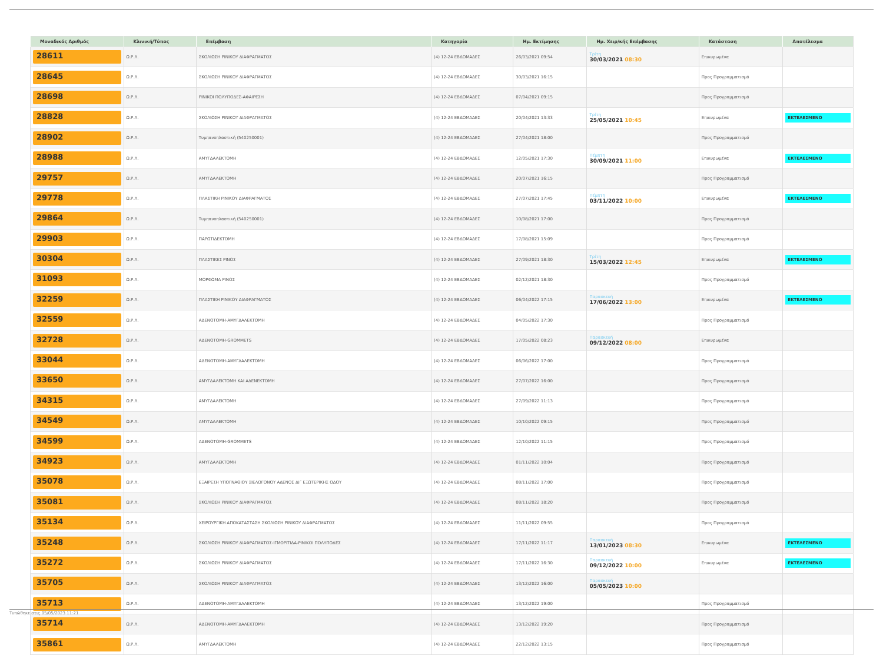| Μοναδικός Αριθμός | Κλινική/Τύπος | Επέμβαση | Κατηγορία | Ημ. Εκτίμησης | Ημ. Χειρ/κής Επέμβασης | Κατάσταση | Αποτέλεσμα |
| --- | --- | --- | --- | --- | --- | --- | --- |
| 28611 | Ω.Ρ.Λ. | ΣΚΟΛΙΩΣΗ ΡΙΝΙΚΟΥ ΔΙΑΦΡΑΓΜΑΤΟΣ | (4) 12-24 ΕΒΔΟΜΑΔΕΣ | 26/03/2021 09:54 | Τρίτη 30/03/2021 08:30 | Επικυρωμένα | |
| 28645 | Ω.Ρ.Λ. | ΣΚΟΛΙΩΣΗ ΡΙΝΙΚΟΥ ΔΙΑΦΡΑΓΜΑΤΟΣ | (4) 12-24 ΕΒΔΟΜΑΔΕΣ | 30/03/2021 16:15 | | Προς Προγραμματισμό | |
| 28698 | Ω.Ρ.Λ. | ΡΙΝΙΚΟΙ ΠΟΛΥΠΟΔΕΣ-ΑΦΑΙΡΕΣΗ | (4) 12-24 ΕΒΔΟΜΑΔΕΣ | 07/04/2021 09:15 | | Προς Προγραμματισμό | |
| 28828 | Ω.Ρ.Λ. | ΣΚΟΛΙΩΣΗ ΡΙΝΙΚΟΥ ΔΙΑΦΡΑΓΜΑΤΟΣ | (4) 12-24 ΕΒΔΟΜΑΔΕΣ | 20/04/2021 13:33 | Τρίτη 25/05/2021 10:45 | Επικυρωμένα | ΕΚΤΕΛΕΣΜΕΝΟ |
| 28902 | Ω.Ρ.Λ. | Τυμπανοπλαστική (540250001) | (4) 12-24 ΕΒΔΟΜΑΔΕΣ | 27/04/2021 18:00 | | Προς Προγραμματισμό | |
| 28988 | Ω.Ρ.Λ. | ΑΜΥΓΔΑΛΕΚΤΟΜΗ | (4) 12-24 ΕΒΔΟΜΑΔΕΣ | 12/05/2021 17:30 | Πέμπτη 30/09/2021 11:00 | Επικυρωμένα | ΕΚΤΕΛΕΣΜΕΝΟ |
| 29757 | Ω.Ρ.Λ. | ΑΜΥΓΔΑΛΕΚΤΟΜΗ | (4) 12-24 ΕΒΔΟΜΑΔΕΣ | 20/07/2021 16:15 | | Προς Προγραμματισμό | |
| 29778 | Ω.Ρ.Λ. | ΠΛΑΣΤΙΚΗ ΡΙΝΙΚΟΥ ΔΙΑΦΡΑΓΜΑΤΟΣ | (4) 12-24 ΕΒΔΟΜΑΔΕΣ | 27/07/2021 17:45 | Πέμπτη 03/11/2022 10:00 | Επικυρωμένα | ΕΚΤΕΛΕΣΜΕΝΟ |
| 29864 | Ω.Ρ.Λ. | Τυμπανοπλαστική (540250001) | (4) 12-24 ΕΒΔΟΜΑΔΕΣ | 10/08/2021 17:00 | | Προς Προγραμματισμό | |
| 29903 | Ω.Ρ.Λ. | ΠΑΡΩΤΙΔΕΚΤΟΜΗ | (4) 12-24 ΕΒΔΟΜΑΔΕΣ | 17/08/2021 15:09 | | Προς Προγραμματισμό | |
| 30304 | Ω.Ρ.Λ. | ΠΛΑΣΤΙΚΕΣ ΡΙΝΟΣ | (4) 12-24 ΕΒΔΟΜΑΔΕΣ | 27/09/2021 18:30 | Τρίτη 15/03/2022 12:45 | Επικυρωμένα | ΕΚΤΕΛΕΣΜΕΝΟ |
| 31093 | Ω.Ρ.Λ. | ΜΟΡΦΩΜΑ ΡΙΝΟΣ | (4) 12-24 ΕΒΔΟΜΑΔΕΣ | 02/12/2021 18:30 | | Προς Προγραμματισμό | |
| 32259 | Ω.Ρ.Λ. | ΠΛΑΣΤΙΚΗ ΡΙΝΙΚΟΥ ΔΙΑΦΡΑΓΜΑΤΟΣ | (4) 12-24 ΕΒΔΟΜΑΔΕΣ | 06/04/2022 17:15 | Παρασκευή 17/06/2022 13:00 | Επικυρωμένα | ΕΚΤΕΛΕΣΜΕΝΟ |
| 32559 | Ω.Ρ.Λ. | ΑΔΕΝΟΤΟΜΗ-ΑΜΥΓΔΑΛΕΚΤΟΜΗ | (4) 12-24 ΕΒΔΟΜΑΔΕΣ | 04/05/2022 17:30 | | Προς Προγραμματισμό | |
| 32728 | Ω.Ρ.Λ. | ΑΔΕΝΟΤΟΜΗ-GROMMETS | (4) 12-24 ΕΒΔΟΜΑΔΕΣ | 17/05/2022 08:23 | Παρασκευή 09/12/2022 08:00 | Επικυρωμένα | |
| 33044 | Ω.Ρ.Λ. | ΑΔΕΝΟΤΟΜΗ-ΑΜΥΓΔΑΛΕΚΤΟΜΗ | (4) 12-24 ΕΒΔΟΜΑΔΕΣ | 06/06/2022 17:00 | | Προς Προγραμματισμό | |
| 33650 | Ω.Ρ.Λ. | ΑΜΥΓΔΑΛΕΚΤΟΜΗ ΚΑΙ ΑΔΕΝΕΚΤΟΜΗ | (4) 12-24 ΕΒΔΟΜΑΔΕΣ | 27/07/2022 16:00 | | Προς Προγραμματισμό | |
| 34315 | Ω.Ρ.Λ. | ΑΜΥΓΔΑΛΕΚΤΟΜΗ | (4) 12-24 ΕΒΔΟΜΑΔΕΣ | 27/09/2022 11:13 | | Προς Προγραμματισμό | |
| 34549 | Ω.Ρ.Λ. | ΑΜΥΓΔΑΛΕΚΤΟΜΗ | (4) 12-24 ΕΒΔΟΜΑΔΕΣ | 10/10/2022 09:15 | | Προς Προγραμματισμό | |
| 34599 | Ω.Ρ.Λ. | ΑΔΕΝΟΤΟΜΗ-GROMMETS | (4) 12-24 ΕΒΔΟΜΑΔΕΣ | 12/10/2022 11:15 | | Προς Προγραμματισμό | |
| 34923 | Ω.Ρ.Λ. | ΑΜΥΓΔΑΛΕΚΤΟΜΗ | (4) 12-24 ΕΒΔΟΜΑΔΕΣ | 01/11/2022 10:04 | | Προς Προγραμματισμό | |
| 35078 | Ω.Ρ.Λ. | ΕΞΑΙΡΕΣΗ ΥΠΟΓΝΑΘΙΟΥ ΣΙΕΛΟΓΟΝΟΥ ΑΔΕΝΟΣ ΔΙ΄ ΕΞΩΤΕΡΙΚΗΣ ΟΔΟΥ | (4) 12-24 ΕΒΔΟΜΑΔΕΣ | 08/11/2022 17:00 | | Προς Προγραμματισμό | |
| 35081 | Ω.Ρ.Λ. | ΣΚΟΛΙΩΣΗ ΡΙΝΙΚΟΥ ΔΙΑΦΡΑΓΜΑΤΟΣ | (4) 12-24 ΕΒΔΟΜΑΔΕΣ | 08/11/2022 18:20 | | Προς Προγραμματισμό | |
| 35134 | Ω.Ρ.Λ. | ΧΕΙΡΟΥΡΓΙΚΗ ΑΠΟΚΑΤΑΣΤΑΣΗ ΣΚΟΛΙΩΣΗ ΡΙΝΙΚΟΥ ΔΙΑΦΡΑΓΜΑΤΟΣ | (4) 12-24 ΕΒΔΟΜΑΔΕΣ | 11/11/2022 09:55 | | Προς Προγραμματισμό | |
| 35248 | Ω.Ρ.Λ. | ΣΚΟΛΙΩΣΗ ΡΙΝΙΚΟΥ ΔΙΑΦΡΑΓΜΑΤΟΣ-ΙΓΜΟΡΙΤΙΔΑ-ΡΙΝΙΚΟΙ ΠΟΛΥΠΟΔΕΣ | (4) 12-24 ΕΒΔΟΜΑΔΕΣ | 17/11/2022 11:17 | Παρασκευή 13/01/2023 08:30 | Επικυρωμένα | ΕΚΤΕΛΕΣΜΕΝΟ |
| 35272 | Ω.Ρ.Λ. | ΣΚΟΛΙΩΣΗ ΡΙΝΙΚΟΥ ΔΙΑΦΡΑΓΜΑΤΟΣ | (4) 12-24 ΕΒΔΟΜΑΔΕΣ | 17/11/2022 16:30 | Παρασκευή 09/12/2022 10:00 | Επικυρωμένα | ΕΚΤΕΛΕΣΜΕΝΟ |
| 35705 | Ω.Ρ.Λ. | ΣΚΟΛΙΩΣΗ ΡΙΝΙΚΟΥ ΔΙΑΦΡΑΓΜΑΤΟΣ | (4) 12-24 ΕΒΔΟΜΑΔΕΣ | 13/12/2022 16:00 | Παρασκευή 05/05/2023 10:00 | | |
| 35713 | Ω.Ρ.Λ. | ΑΔΕΝΟΤΟΜΗ-ΑΜΥΓΔΑΛΕΚΤΟΜΗ | (4) 12-24 ΕΒΔΟΜΑΔΕΣ | 13/12/2022 19:00 | | Προς Προγραμματισμό | |
| 35714 | Ω.Ρ.Λ. | ΑΔΕΝΟΤΟΜΗ-ΑΜΥΓΔΑΛΕΚΤΟΜΗ | (4) 12-24 ΕΒΔΟΜΑΔΕΣ | 13/12/2022 19:20 | | Προς Προγραμματισμό | |
| 35861 | Ω.Ρ.Λ. | ΑΜΥΓΔΑΛΕΚΤΟΜΗ | (4) 12-24 ΕΒΔΟΜΑΔΕΣ | 22/12/2022 13:15 | | Προς Προγραμματισμό | |
Τυπώθηκε στις 05/05/2023 11:21